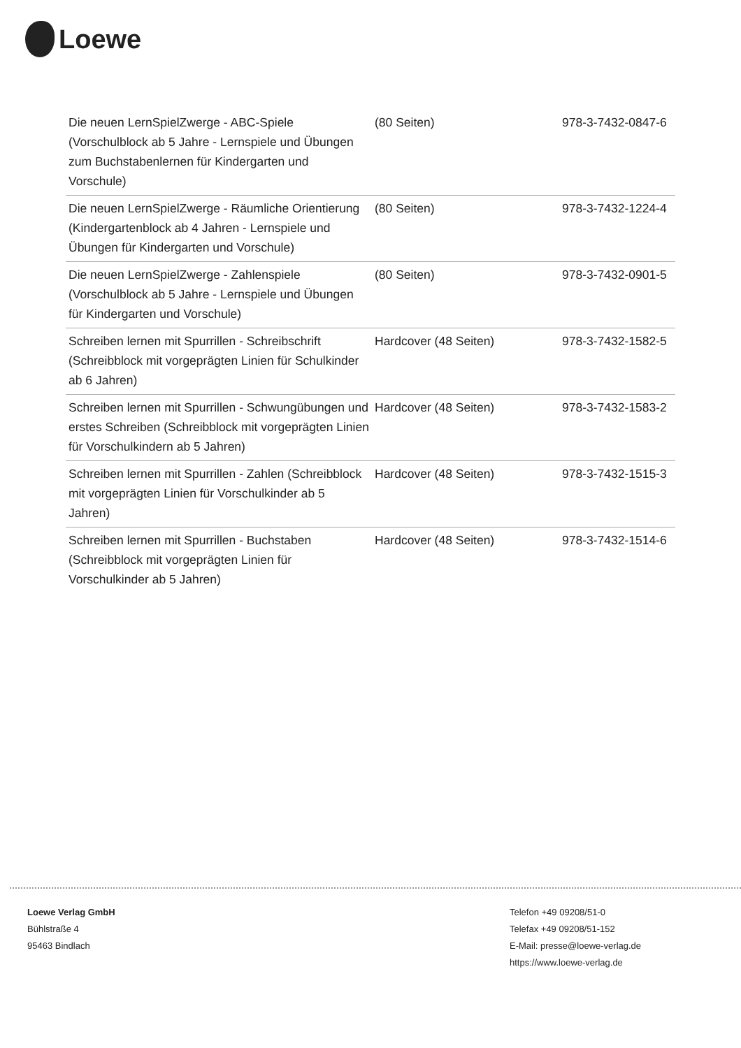Loewe
| Die neuen LernSpielZwerge - ABC-Spiele (Vorschulblock ab 5 Jahre - Lernspiele und Übungen zum Buchstabenlernen für Kindergarten und Vorschule) | (80 Seiten) | 978-3-7432-0847-6 |
| Die neuen LernSpielZwerge - Räumliche Orientierung (Kindergartenblock ab 4 Jahren - Lernspiele und Übungen für Kindergarten und Vorschule) | (80 Seiten) | 978-3-7432-1224-4 |
| Die neuen LernSpielZwerge - Zahlenspiele (Vorschulblock ab 5 Jahre - Lernspiele und Übungen für Kindergarten und Vorschule) | (80 Seiten) | 978-3-7432-0901-5 |
| Schreiben lernen mit Spurrillen - Schreibschrift (Schreibblock mit vorgeprägten Linien für Schulkinder ab 6 Jahren) | Hardcover (48 Seiten) | 978-3-7432-1582-5 |
| Schreiben lernen mit Spurrillen - Schwungübungen und erstes Schreiben (Schreibblock mit vorgeprägten Linien für Vorschulkindern ab 5 Jahren) | Hardcover (48 Seiten) | 978-3-7432-1583-2 |
| Schreiben lernen mit Spurrillen - Zahlen (Schreibblock mit vorgeprägten Linien für Vorschulkinder ab 5 Jahren) | Hardcover (48 Seiten) | 978-3-7432-1515-3 |
| Schreiben lernen mit Spurrillen - Buchstaben (Schreibblock mit vorgeprägten Linien für Vorschulkinder ab 5 Jahren) | Hardcover (48 Seiten) | 978-3-7432-1514-6 |
Loewe Verlag GmbH
Bühlstraße 4
95463 Bindlach
Telefon +49 09208/51-0
Telefax +49 09208/51-152
E-Mail: presse@loewe-verlag.de
https://www.loewe-verlag.de